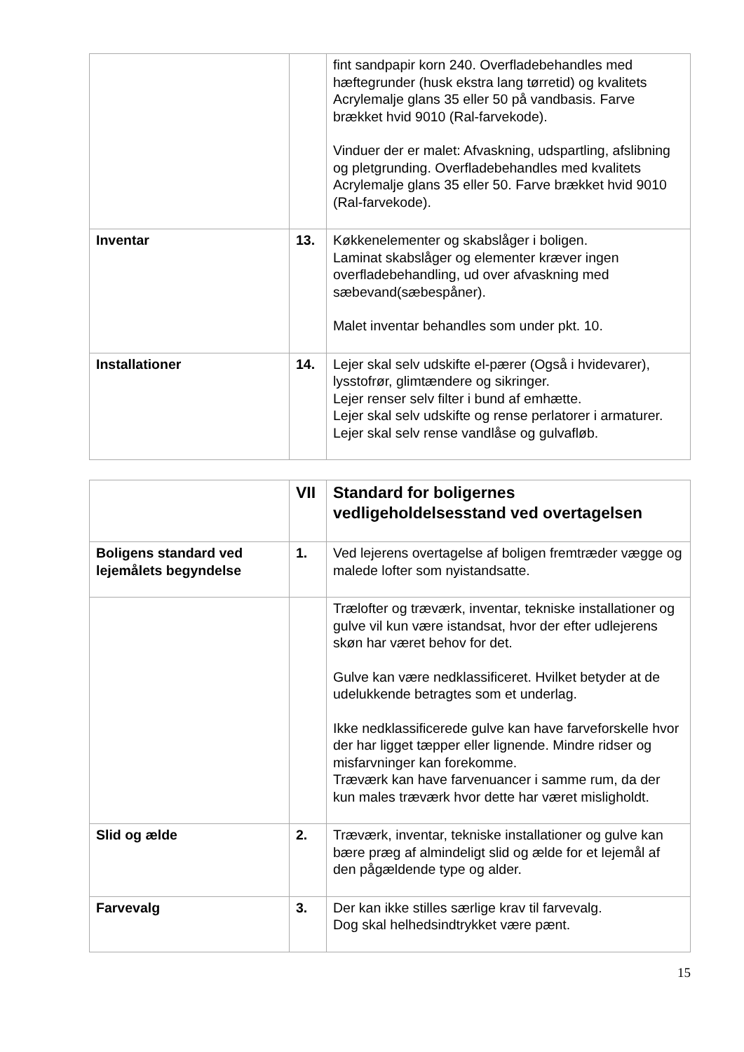| | | fint sandpapir korn 240. Overfladebehandles med hæftegrunder (husk ekstra lang tørretid) og kvalitets Acrylemalje glans 35 eller 50 på vandbasis. Farve brækket hvid 9010 (Ral-farvekode). Vinduer der er malet: Afvaskning, udspartling, afslibning og pletgrunding. Overfladebehandles med kvalitets Acrylemalje glans 35 eller 50. Farve brækket hvid 9010 (Ral-farvekode). |
| Inventar | 13. | Køkkenelementer og skabslåger i boligen. Laminat skabslåger og elementer kræver ingen overfladebehandling, ud over afvaskning med sæbevand(sæbespåner). Malet inventar behandles som under pkt. 10. |
| Installationer | 14. | Lejer skal selv udskifte el-pærer (Også i hvidevarer), lysstofrør, glimtændere og sikringer. Lejer renser selv filter i bund af emhætte. Lejer skal selv udskifte og rense perlatorer i armaturer. Lejer skal selv rense vandlåse og gulvafløb. |
| | VII | Standard for boligernes vedligeholdelsesstand ved overtagelsen |
| Boligens standard ved lejemålets begyndelse | 1. | Ved lejerens overtagelse af boligen fremtræder vægge og malede lofter som nyistandsatte. |
| | | Trælofter og træværk, inventar, tekniske installationer og gulve vil kun være istandsat, hvor der efter udlejerens skøn har været behov for det. Gulve kan være nedklassificeret. Hvilket betyder at de udelukkende betragtes som et underlag. Ikke nedklassificerede gulve kan have farveforskelle hvor der har ligget tæpper eller lignende. Mindre ridser og misfarvninger kan forekomme. Træværk kan have farvenuancer i samme rum, da der kun males træværk hvor dette har været misligholdt. |
| Slid og ælde | 2. | Træværk, inventar, tekniske installationer og gulve kan bære præg af almindeligt slid og ælde for et lejemål af den pågældende type og alder. |
| Farvevalg | 3. | Der kan ikke stilles særlige krav til farvevalg. Dog skal helhedsindtrykket være pænt. |
15